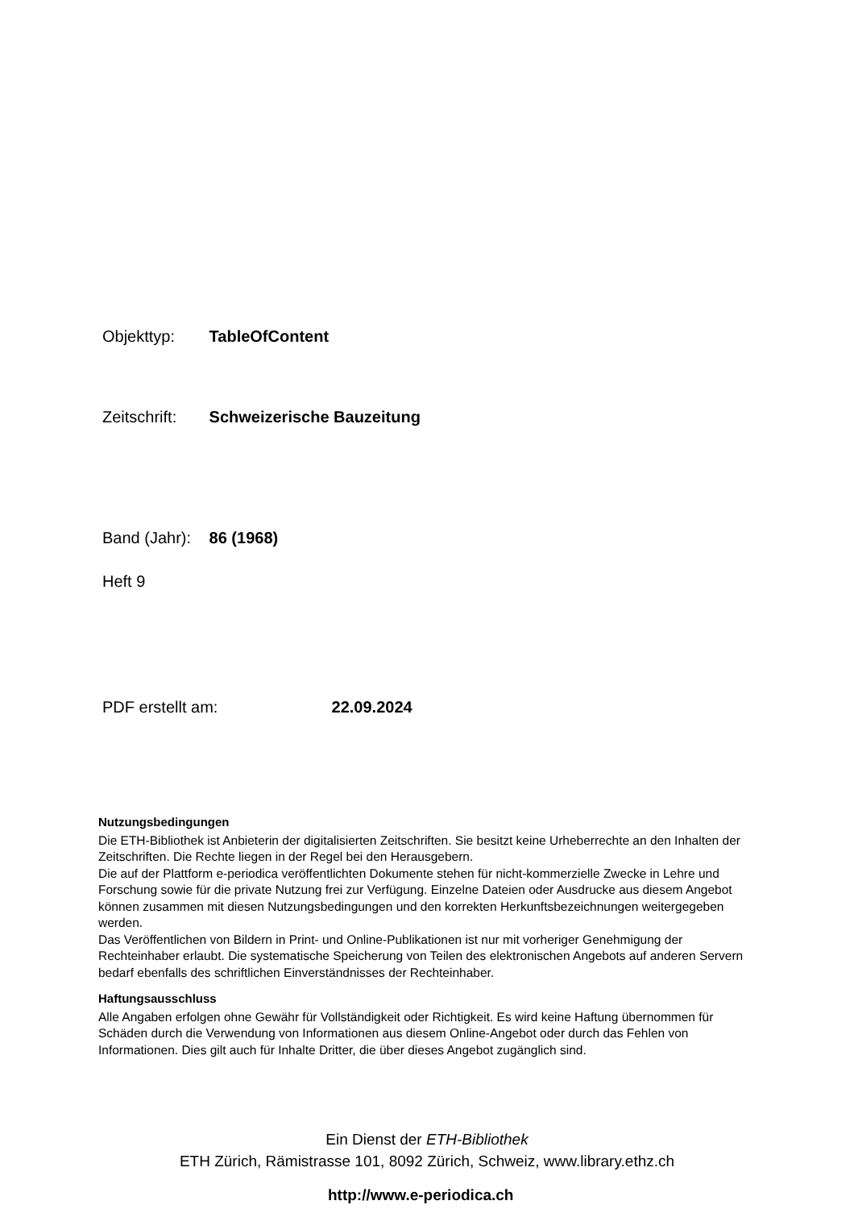Objekttyp: TableOfContent
Zeitschrift: Schweizerische Bauzeitung
Band (Jahr): 86 (1968)
Heft 9
PDF erstellt am: 22.09.2024
Nutzungsbedingungen
Die ETH-Bibliothek ist Anbieterin der digitalisierten Zeitschriften. Sie besitzt keine Urheberrechte an den Inhalten der Zeitschriften. Die Rechte liegen in der Regel bei den Herausgebern.
Die auf der Plattform e-periodica veröffentlichten Dokumente stehen für nicht-kommerzielle Zwecke in Lehre und Forschung sowie für die private Nutzung frei zur Verfügung. Einzelne Dateien oder Ausdrucke aus diesem Angebot können zusammen mit diesen Nutzungsbedingungen und den korrekten Herkunftsbezeichnungen weitergegeben werden.
Das Veröffentlichen von Bildern in Print- und Online-Publikationen ist nur mit vorheriger Genehmigung der Rechteinhaber erlaubt. Die systematische Speicherung von Teilen des elektronischen Angebots auf anderen Servern bedarf ebenfalls des schriftlichen Einverständnisses der Rechteinhaber.
Haftungsausschluss
Alle Angaben erfolgen ohne Gewähr für Vollständigkeit oder Richtigkeit. Es wird keine Haftung übernommen für Schäden durch die Verwendung von Informationen aus diesem Online-Angebot oder durch das Fehlen von Informationen. Dies gilt auch für Inhalte Dritter, die über dieses Angebot zugänglich sind.
Ein Dienst der ETH-Bibliothek
ETH Zürich, Rämistrasse 101, 8092 Zürich, Schweiz, www.library.ethz.ch
http://www.e-periodica.ch